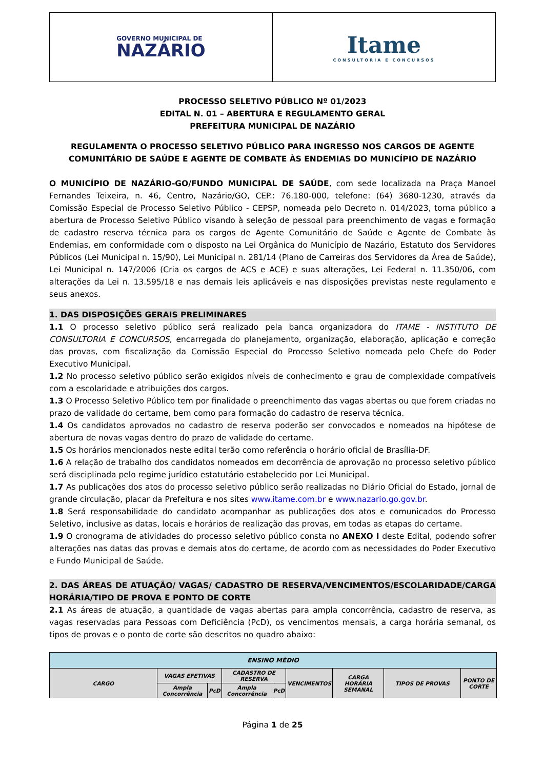GOVERNO MUNICIPAL DE
NAZÁRIO
Itame
CONSULTORIA E CONCURSOS
PROCESSO SELETIVO PÚBLICO Nº 01/2023
EDITAL N. 01 – ABERTURA E REGULAMENTO GERAL
PREFEITURA MUNICIPAL DE NAZÁRIO
REGULAMENTA O PROCESSO SELETIVO PÚBLICO PARA INGRESSO NOS CARGOS DE AGENTE COMUNITÁRIO DE SAÚDE E AGENTE DE COMBATE ÀS ENDEMIAS DO MUNICÍPIO DE NAZÁRIO
O MUNICÍPIO DE NAZÁRIO-GO/FUNDO MUNICIPAL DE SAÚDE, com sede localizada na Praça Manoel Fernandes Teixeira, n. 46, Centro, Nazário/GO, CEP.: 76.180-000, telefone: (64) 3680-1230, através da Comissão Especial de Processo Seletivo Público - CEPSP, nomeada pelo Decreto n. 014/2023, torna público a abertura de Processo Seletivo Público visando à seleção de pessoal para preenchimento de vagas e formação de cadastro reserva técnica para os cargos de Agente Comunitário de Saúde e Agente de Combate às Endemias, em conformidade com o disposto na Lei Orgânica do Município de Nazário, Estatuto dos Servidores Públicos (Lei Municipal n. 15/90), Lei Municipal n. 281/14 (Plano de Carreiras dos Servidores da Área de Saúde), Lei Municipal n. 147/2006 (Cria os cargos de ACS e ACE) e suas alterações, Lei Federal n. 11.350/06, com alterações da Lei n. 13.595/18 e nas demais leis aplicáveis e nas disposições previstas neste regulamento e seus anexos.
1. DAS DISPOSIÇÕES GERAIS PRELIMINARES
1.1 O processo seletivo público será realizado pela banca organizadora do ITAME - INSTITUTO DE CONSULTORIA E CONCURSOS, encarregada do planejamento, organização, elaboração, aplicação e correção das provas, com fiscalização da Comissão Especial do Processo Seletivo nomeada pelo Chefe do Poder Executivo Municipal.
1.2 No processo seletivo público serão exigidos níveis de conhecimento e grau de complexidade compatíveis com a escolaridade e atribuições dos cargos.
1.3 O Processo Seletivo Público tem por finalidade o preenchimento das vagas abertas ou que forem criadas no prazo de validade do certame, bem como para formação do cadastro de reserva técnica.
1.4 Os candidatos aprovados no cadastro de reserva poderão ser convocados e nomeados na hipótese de abertura de novas vagas dentro do prazo de validade do certame.
1.5 Os horários mencionados neste edital terão como referência o horário oficial de Brasília-DF.
1.6 A relação de trabalho dos candidatos nomeados em decorrência de aprovação no processo seletivo público será disciplinada pelo regime jurídico estatutário estabelecido por Lei Municipal.
1.7 As publicações dos atos do processo seletivo público serão realizadas no Diário Oficial do Estado, jornal de grande circulação, placar da Prefeitura e nos sites www.itame.com.br e www.nazario.go.gov.br.
1.8 Será responsabilidade do candidato acompanhar as publicações dos atos e comunicados do Processo Seletivo, inclusive as datas, locais e horários de realização das provas, em todas as etapas do certame.
1.9 O cronograma de atividades do processo seletivo público consta no ANEXO I deste Edital, podendo sofrer alterações nas datas das provas e demais atos do certame, de acordo com as necessidades do Poder Executivo e Fundo Municipal de Saúde.
2. DAS ÁREAS DE ATUAÇÃO/ VAGAS/ CADASTRO DE RESERVA/VENCIMENTOS/ESCOLARIDADE/CARGA HORÁRIA/TIPO DE PROVA E PONTO DE CORTE
2.1 As áreas de atuação, a quantidade de vagas abertas para ampla concorrência, cadastro de reserva, as vagas reservadas para Pessoas com Deficiência (PcD), os vencimentos mensais, a carga horária semanal, os tipos de provas e o ponto de corte são descritos no quadro abaixo:
| ENSINO MÉDIO | | | | | | | | |
| --- | --- | --- | --- | --- | --- | --- | --- | --- |
| CARGO | VAGAS EFETIVAS | | CADASTRO DE RESERVA | | VENCIMENTOS | CARGA HORÁRIA SEMANAL | TIPOS DE PROVAS | PONTO DE CORTE |
| | Ampla Concorrência | PcD | Ampla Concorrência | PcD | | | | |
Página 1 de 25